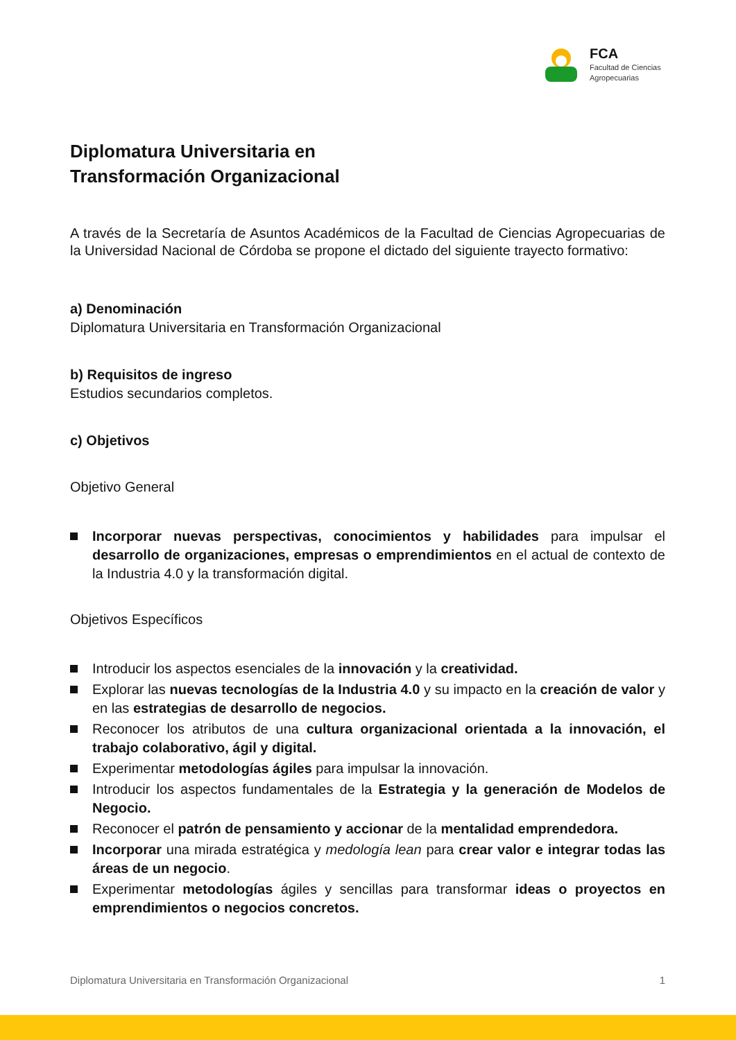FCA
Facultad de Ciencias
Agropecuarias
Diplomatura Universitaria en
Transformación Organizacional
A través de la Secretaría de Asuntos Académicos de la Facultad de Ciencias Agropecuarias de la Universidad Nacional de Córdoba se propone el dictado del siguiente trayecto formativo:
a) Denominación
Diplomatura Universitaria en Transformación Organizacional
b) Requisitos de ingreso
Estudios secundarios completos.
c) Objetivos
Objetivo General
Incorporar nuevas perspectivas, conocimientos y habilidades para impulsar el desarrollo de organizaciones, empresas o emprendimientos en el actual de contexto de la Industria 4.0 y la transformación digital.
Objetivos Específicos
Introducir los aspectos esenciales de la innovación y la creatividad.
Explorar las nuevas tecnologías de la Industria 4.0 y su impacto en la creación de valor y en las estrategias de desarrollo de negocios.
Reconocer los atributos de una cultura organizacional orientada a la innovación, el trabajo colaborativo, ágil y digital.
Experimentar metodologías ágiles para impulsar la innovación.
Introducir los aspectos fundamentales de la Estrategia y la generación de Modelos de Negocio.
Reconocer el patrón de pensamiento y accionar de la mentalidad emprendedora.
Incorporar una mirada estratégica y medología lean para crear valor e integrar todas las áreas de un negocio.
Experimentar metodologías ágiles y sencillas para transformar ideas o proyectos en emprendimientos o negocios concretos.
Diplomatura Universitaria en Transformación Organizacional 1